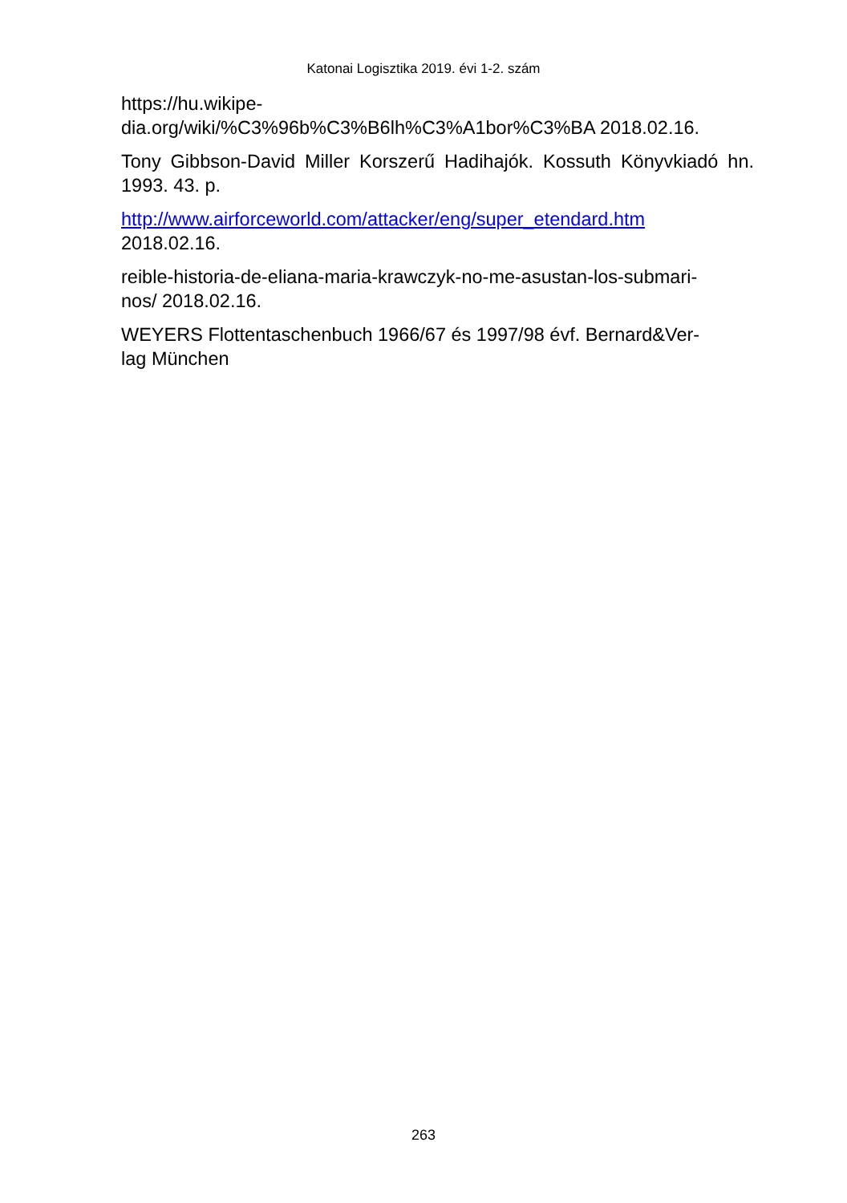Katonai Logisztika 2019. évi 1-2. szám
https://hu.wikipe-
dia.org/wiki/%C3%96b%C3%B6lh%C3%A1bor%C3%BA 2018.02.16.
Tony Gibbson-David Miller Korszerű Hadihajók. Kossuth Könyvkiadó hn. 1993. 43. p.
http://www.airforceworld.com/attacker/eng/super_etendard.htm
2018.02.16.
reible-historia-de-eliana-maria-krawczyk-no-me-asustan-los-submari-
nos/ 2018.02.16.
WEYERS Flottentaschenbuch 1966/67 és 1997/98 évf. Bernard&Ver-
lag München
263